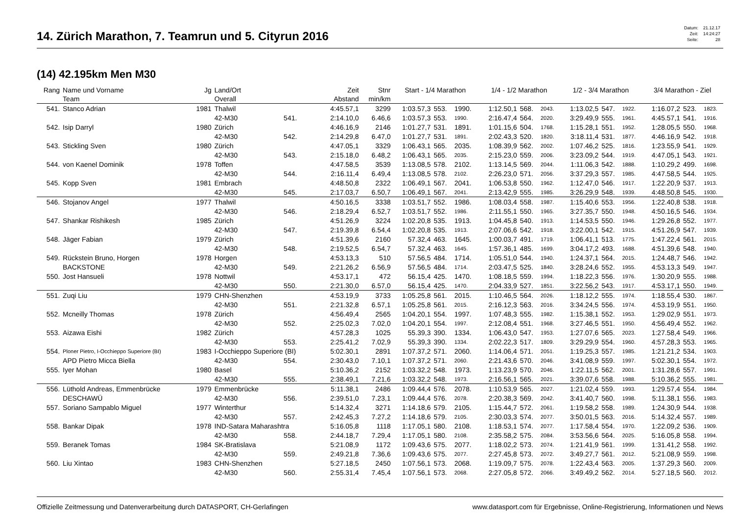14. Zürich Marathon, 7. Teamrun und 5. Cityrun 2016
| Datum: | 21.12.17 |
| Zeit: | 14:24:27 |
| Seite: | 28 |
(14) 42.195km Men M30
| Rang | Name und Vorname Team | Jg | Land/Ort Overall | | Zeit Abstand | Stnr min/km | Start - 1/4 Marathon | | | 1/4 - 1/2 Marathon | | | 1/2 - 3/4 Marathon | | | 3/4 Marathon - Ziel | | |
| --- | --- | --- | --- | --- | --- | --- | --- | --- | --- | --- | --- | --- | --- | --- | --- | --- | --- | --- |
| 541. | Stanco Adrian | 1981 | Thalwil | | 4:45.57,1 | 3299 | 1:03.57,3 | 553. | 1990. | 1:12.50,1 | 568. | 2043. | 1:13.02,5 | 547. | 1922. | 1:16.07,2 | 523. | 1823. |
| | | | 42-M30 | 541. | 2:14.10,0 | 6.46,6 | 1:03.57,3 | 553. | 1990. | 2:16.47,4 | 564. | 2020. | 3:29.49,9 | 555. | 1961. | 4:45.57,1 | 541. | 1916. |
| 542. | Isip Darryl | 1980 | Zürich | | 4:46.16,9 | 2146 | 1:01.27,7 | 531. | 1891. | 1:01.15,6 | 504. | 1768. | 1:15.28,1 | 551. | 1952. | 1:28.05,5 | 550. | 1968. |
| | | | 42-M30 | 542. | 2:14.29,8 | 6.47,0 | 1:01.27,7 | 531. | 1891. | 2:02.43,3 | 520. | 1820. | 3:18.11,4 | 531. | 1877. | 4:46.16,9 | 542. | 1918. |
| 543. | Stickling Sven | 1980 | Zürich | | 4:47.05,1 | 3329 | 1:06.43,1 | 565. | 2035. | 1:08.39,9 | 562. | 2002. | 1:07.46,2 | 525. | 1816. | 1:23.55,9 | 541. | 1929. |
| | | | 42-M30 | 543. | 2:15.18,0 | 6.48,2 | 1:06.43,1 | 565. | 2035. | 2:15.23,0 | 559. | 2006. | 3:23.09,2 | 544. | 1919. | 4:47.05,1 | 543. | 1921. |
| 544. | von Kaenel Dominik | 1978 | Toffen | | 4:47.58,5 | 3539 | 1:13.08,5 | 578. | 2102. | 1:13.14,5 | 569. | 2044. | 1:11.06,3 | 542. | 1888. | 1:10.29,2 | 499. | 1698. |
| | | | 42-M30 | 544. | 2:16.11,4 | 6.49,4 | 1:13.08,5 | 578. | 2102. | 2:26.23,0 | 571. | 2056. | 3:37.29,3 | 557. | 1985. | 4:47.58,5 | 544. | 1925. |
| 545. | Kopp Sven | 1981 | Embrach | | 4:48.50,8 | 2322 | 1:06.49,1 | 567. | 2041. | 1:06.53,8 | 550. | 1962. | 1:12.47,0 | 546. | 1917. | 1:22.20,9 | 537. | 1913. |
| | | | 42-M30 | 545. | 2:17.03,7 | 6.50,7 | 1:06.49,1 | 567. | 2041. | 2:13.42,9 | 555. | 1985. | 3:26.29,9 | 548. | 1939. | 4:48.50,8 | 545. | 1930. |
| 546. | Stojanov Angel | 1977 | Thalwil | | 4:50.16,5 | 3338 | 1:03.51,7 | 552. | 1986. | 1:08.03,4 | 558. | 1987. | 1:15.40,6 | 553. | 1956. | 1:22.40,8 | 538. | 1918. |
| | | | 42-M30 | 546. | 2:18.29,4 | 6.52,7 | 1:03.51,7 | 552. | 1986. | 2:11.55,1 | 550. | 1965. | 3:27.35,7 | 550. | 1948. | 4:50.16,5 | 546. | 1934. |
| 547. | Shankar Rishikesh | 1985 | Zürich | | 4:51.26,9 | 3224 | 1:02.20,8 | 535. | 1913. | 1:04.45,8 | 540. | 1913. | 1:14.53,5 | 550. | 1946. | 1:29.26,8 | 552. | 1977. |
| | | | 42-M30 | 547. | 2:19.39,8 | 6.54,4 | 1:02.20,8 | 535. | 1913. | 2:07.06,6 | 542. | 1918. | 3:22.00,1 | 542. | 1915. | 4:51.26,9 | 547. | 1939. |
| 548. | Jäger Fabian | 1979 | Zürich | | 4:51.39,6 | 2160 | 57.32,4 | 463. | 1645. | 1:00.03,7 | 491. | 1719. | 1:06.41,1 | 513. | 1775. | 1:47.22,4 | 561. | 2015. |
| | | | 42-M30 | 548. | 2:19.52,5 | 6.54,7 | 57.32,4 | 463. | 1645. | 1:57.36,1 | 485. | 1699. | 3:04.17,2 | 493. | 1688. | 4:51.39,6 | 548. | 1940. |
| 549. | Rückstein Bruno, Horgen | 1978 | Horgen | | 4:53.13,3 | 510 | 57.56,5 | 484. | 1714. | 1:05.51,0 | 544. | 1940. | 1:24.37,1 | 564. | 2015. | 1:24.48,7 | 546. | 1942. |
| | BACKSTONE | | 42-M30 | 549. | 2:21.26,2 | 6.56,9 | 57.56,5 | 484. | 1714. | 2:03.47,5 | 525. | 1840. | 3:28.24,6 | 552. | 1955. | 4:53.13,3 | 549. | 1947. |
| 550. | Jost Hansueli | 1978 | Nottwil | | 4:53.17,1 | 472 | 56.15,4 | 425. | 1470. | 1:08.18,5 | 559. | 1994. | 1:18.22,3 | 556. | 1976. | 1:30.20,9 | 555. | 1988. |
| | | | 42-M30 | 550. | 2:21.30,0 | 6.57,0 | 56.15,4 | 425. | 1470. | 2:04.33,9 | 527. | 1851. | 3:22.56,2 | 543. | 1917. | 4:53.17,1 | 550. | 1949. |
| 551. | Zuqi Liu | 1979 | CHN-Shenzhen | | 4:53.19,9 | 3733 | 1:05.25,8 | 561. | 2015. | 1:10.46,5 | 564. | 2026. | 1:18.12,2 | 555. | 1974. | 1:18.55,4 | 530. | 1867. |
| | | | 42-M30 | 551. | 2:21.32,8 | 6.57,1 | 1:05.25,8 | 561. | 2015. | 2:16.12,3 | 563. | 2016. | 3:34.24,5 | 556. | 1974. | 4:53.19,9 | 551. | 1950. |
| 552. | Mcneilly Thomas | 1978 | Zürich | | 4:56.49,4 | 2565 | 1:04.20,1 | 554. | 1997. | 1:07.48,3 | 555. | 1982. | 1:15.38,1 | 552. | 1953. | 1:29.02,9 | 551. | 1973. |
| | | | 42-M30 | 552. | 2:25.02,3 | 7.02,0 | 1:04.20,1 | 554. | 1997. | 2:12.08,4 | 551. | 1968. | 3:27.46,5 | 551. | 1950. | 4:56.49,4 | 552. | 1962. |
| 553. | Aizawa Eishi | 1982 | Zürich | | 4:57.28,3 | 1025 | 55.39,3 | 390. | 1334. | 1:06.43,0 | 547. | 1953. | 1:27.07,6 | 565. | 2023. | 1:27.58,4 | 549. | 1966. |
| | | | 42-M30 | 553. | 2:25.41,2 | 7.02,9 | 55.39,3 | 390. | 1334. | 2:02.22,3 | 517. | 1809. | 3:29.29,9 | 554. | 1960. | 4:57.28,3 | 553. | 1965. |
| 554. | Ploner Pietro, I-Occhieppo Superiore (BI) | 1983 | I-Occhieppo Superiore (BI) | | 5:02.30,1 | 2891 | 1:07.37,2 | 571. | 2060. | 1:14.06,4 | 571. | 2051. | 1:19.25,3 | 557. | 1985. | 1:21.21,2 | 534. | 1903. |
| | APD Pietro Micca Biella | | 42-M30 | 554. | 2:30.43,0 | 7.10,1 | 1:07.37,2 | 571. | 2060. | 2:21.43,6 | 570. | 2046. | 3:41.08,9 | 559. | 1997. | 5:02.30,1 | 554. | 1972. |
| 555. | Iyer Mohan | 1980 | Basel | | 5:10.36,2 | 2152 | 1:03.32,2 | 548. | 1973. | 1:13.23,9 | 570. | 2046. | 1:22.11,5 | 562. | 2001. | 1:31.28,6 | 557. | 1991. |
| | | | 42-M30 | 555. | 2:38.49,1 | 7.21,6 | 1:03.32,2 | 548. | 1973. | 2:16.56,1 | 565. | 2021. | 3:39.07,6 | 558. | 1988. | 5:10.36,2 | 555. | 1981. |
| 556. | Lüthold Andreas, Emmenbrücke | 1979 | Emmenbrücke | | 5:11.38,1 | 2486 | 1:09.44,4 | 576. | 2078. | 1:10.53,9 | 565. | 2027. | 1:21.02,4 | 559. | 1993. | 1:29.57,4 | 554. | 1984. |
| | DESCHAWÜ | | 42-M30 | 556. | 2:39.51,0 | 7.23,1 | 1:09.44,4 | 576. | 2078. | 2:20.38,3 | 569. | 2042. | 3:41.40,7 | 560. | 1998. | 5:11.38,1 | 556. | 1983. |
| 557. | Soriano Sampablo Miguel | 1977 | Winterthur | | 5:14.32,4 | 3271 | 1:14.18,6 | 579. | 2105. | 1:15.44,7 | 572. | 2061. | 1:19.58,2 | 558. | 1989. | 1:24.30,9 | 544. | 1938. |
| | | | 42-M30 | 557. | 2:42.45,3 | 7.27,2 | 1:14.18,6 | 579. | 2105. | 2:30.03,3 | 574. | 2077. | 3:50.01,5 | 563. | 2016. | 5:14.32,4 | 557. | 1989. |
| 558. | Bankar Dipak | 1978 | IND-Satara Maharashtra | | 5:16.05,8 | 1118 | 1:17.05,1 | 580. | 2108. | 1:18.53,1 | 574. | 2077. | 1:17.58,4 | 554. | 1970. | 1:22.09,2 | 536. | 1909. |
| | | | 42-M30 | 558. | 2:44.18,7 | 7.29,4 | 1:17.05,1 | 580. | 2108. | 2:35.58,2 | 575. | 2084. | 3:53.56,6 | 564. | 2025. | 5:16.05,8 | 558. | 1994. |
| 559. | Beranek Tomas | 1984 | SK-Bratislava | | 5:21.08,9 | 1172 | 1:09.43,6 | 575. | 2077. | 1:18.02,2 | 573. | 2074. | 1:21.41,9 | 561. | 1999. | 1:31.41,2 | 558. | 1992. |
| | | | 42-M30 | 559. | 2:49.21,8 | 7.36,6 | 1:09.43,6 | 575. | 2077. | 2:27.45,8 | 573. | 2072. | 3:49.27,7 | 561. | 2012. | 5:21.08,9 | 559. | 1998. |
| 560. | Liu Xintao | 1983 | CHN-Shenzhen | | 5:27.18,5 | 2450 | 1:07.56,1 | 573. | 2068. | 1:19.09,7 | 575. | 2078. | 1:22.43,4 | 563. | 2005. | 1:37.29,3 | 560. | 2009. |
| | | | 42-M30 | 560. | 2:55.31,4 | 7.45,4 | 1:07.56,1 | 573. | 2068. | 2:27.05,8 | 572. | 2066. | 3:49.49,2 | 562. | 2014. | 5:27.18,5 | 560. | 2012. |
Offizielle Zeitmessung und Datenverarbeitung durch DATASPORT, CH-Gerlafingen www.datasport.com für Ergebnisse, Online-Registrierung, Informationen und News